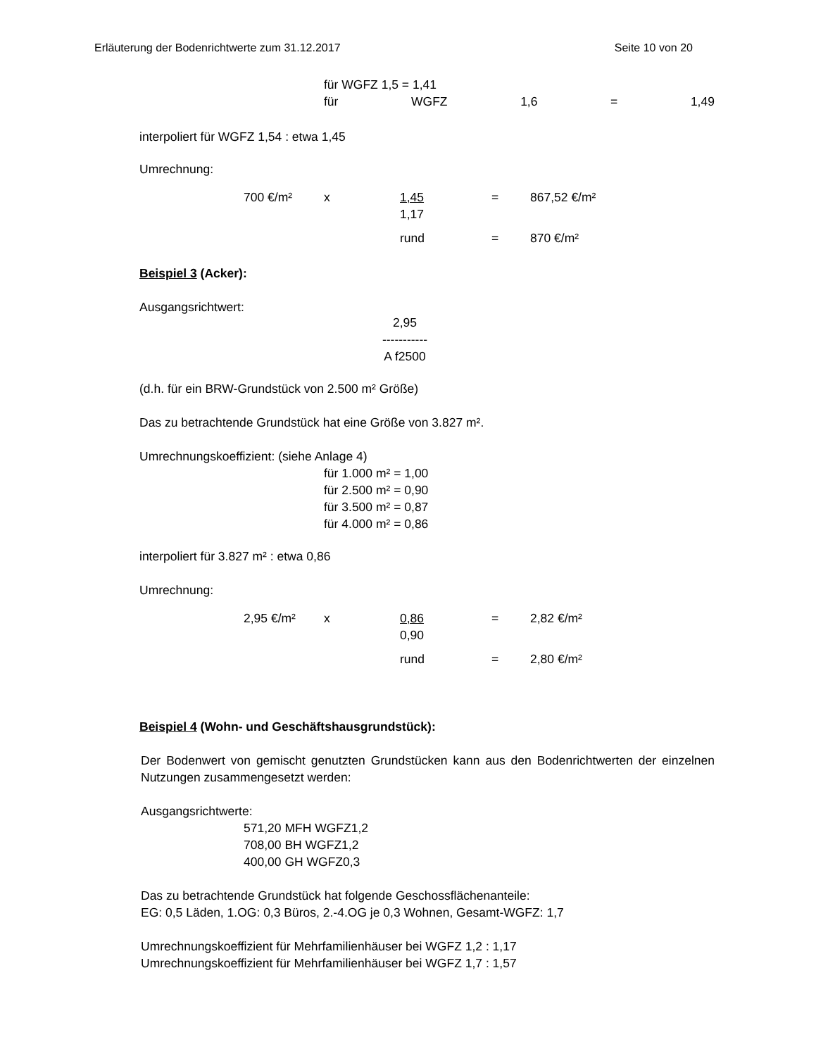Erläuterung der Bodenrichtwerte zum 31.12.2017 Seite 10 von 20
für WGFZ 1,5 = 1,41
für WGFZ 1,6 = 1,49
interpoliert für WGFZ 1,54 : etwa 1,45
Umrechnung:
700 €/m² x 1,45
1,17 = 867,52 €/m²
rund = 870 €/m²
Beispiel 3 (Acker):
Ausgangsrichtwert:
2,95
-----------
A f2500
(d.h. für ein BRW-Grundstück von 2.500 m² Größe)
Das zu betrachtende Grundstück hat eine Größe von 3.827 m².
Umrechnungskoeffizient: (siehe Anlage 4)
für 1.000 m² = 1,00
für 2.500 m² = 0,90
für 3.500 m² = 0,87
für 4.000 m² = 0,86
interpoliert für 3.827 m² : etwa 0,86
Umrechnung:
2,95 €/m² x 0,86
0,90 = 2,82 €/m²
rund = 2,80 €/m²
Beispiel 4 (Wohn- und Geschäftshausgrundstück):
Der Bodenwert von gemischt genutzten Grundstücken kann aus den Bodenrichtwerten der einzelnen Nutzungen zusammengesetzt werden:
Ausgangsrichtwerte:
571,20 MFH WGFZ1,2
708,00 BH WGFZ1,2
400,00 GH WGFZ0,3
Das zu betrachtende Grundstück hat folgende Geschossflächenanteile:
EG: 0,5 Läden, 1.OG: 0,3 Büros, 2.-4.OG je 0,3 Wohnen, Gesamt-WGFZ: 1,7
Umrechnungskoeffizient für Mehrfamilienhäuser bei WGFZ 1,2 : 1,17
Umrechnungskoeffizient für Mehrfamilienhäuser bei WGFZ 1,7 : 1,57